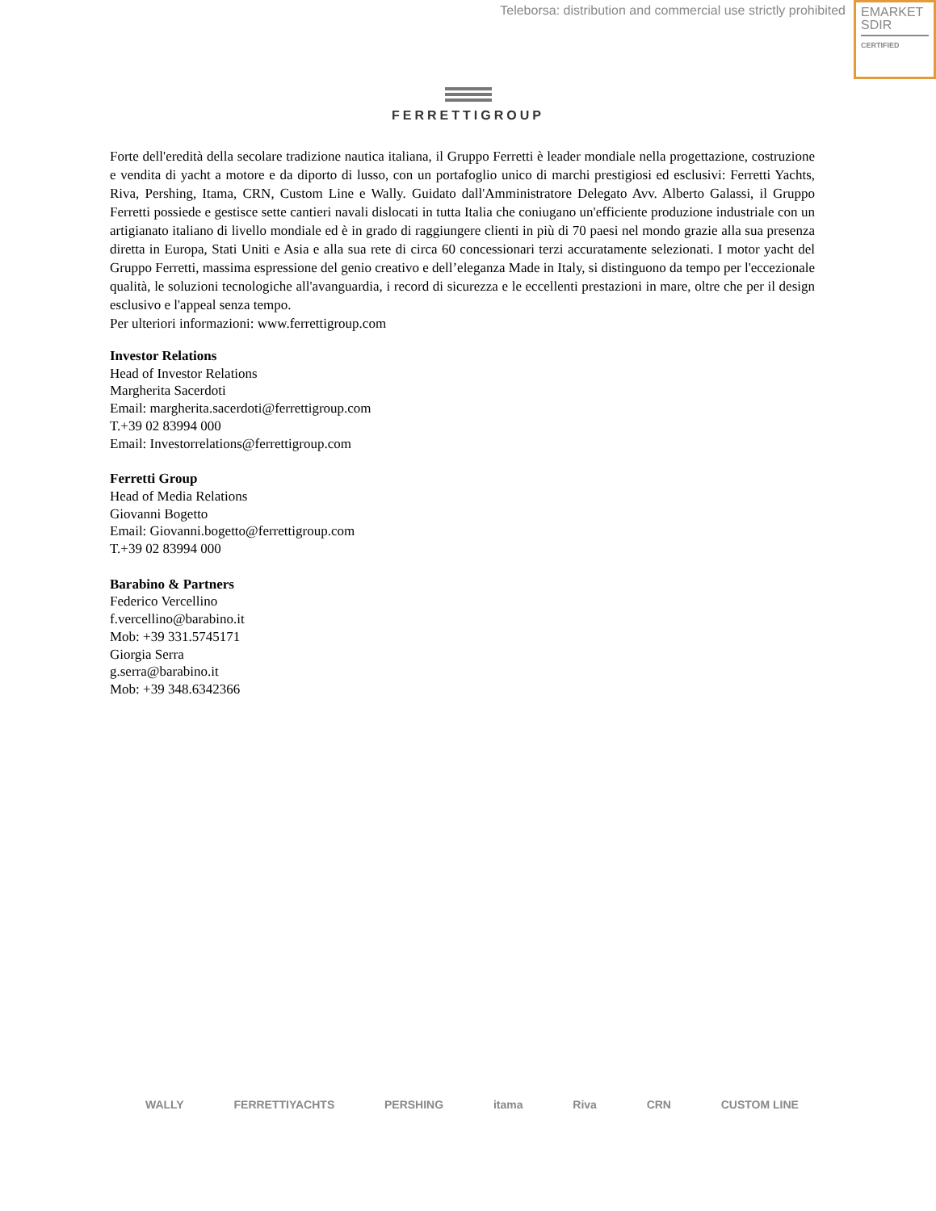Teleborsa: distribution and commercial use strictly prohibited
EMARKET
SDIR
CERTIFIED
FERRETTIGROUP
Forte dell'eredità della secolare tradizione nautica italiana, il Gruppo Ferretti è leader mondiale nella progettazione, costruzione e vendita di yacht a motore e da diporto di lusso, con un portafoglio unico di marchi prestigiosi ed esclusivi: Ferretti Yachts, Riva, Pershing, Itama, CRN, Custom Line e Wally. Guidato dall'Amministratore Delegato Avv. Alberto Galassi, il Gruppo Ferretti possiede e gestisce sette cantieri navali dislocati in tutta Italia che coniugano un'efficiente produzione industriale con un artigianato italiano di livello mondiale ed è in grado di raggiungere clienti in più di 70 paesi nel mondo grazie alla sua presenza diretta in Europa, Stati Uniti e Asia e alla sua rete di circa 60 concessionari terzi accuratamente selezionati. I motor yacht del Gruppo Ferretti, massima espressione del genio creativo e dell’eleganza Made in Italy, si distinguono da tempo per l'eccezionale qualità, le soluzioni tecnologiche all'avanguardia, i record di sicurezza e le eccellenti prestazioni in mare, oltre che per il design esclusivo e l'appeal senza tempo.
Per ulteriori informazioni: www.ferrettigroup.com
Investor Relations
Head of Investor Relations
Margherita Sacerdoti
Email: margherita.sacerdoti@ferrettigroup.com
T.+39 02 83994 000
Email: Investorrelations@ferrettigroup.com
Ferretti Group
Head of Media Relations
Giovanni Bogetto
Email: Giovanni.bogetto@ferrettigroup.com
T.+39 02 83994 000
Barabino & Partners
Federico Vercellino
f.vercellino@barabino.it
Mob: +39 331.5745171
Giorgia Serra
g.serra@barabino.it
Mob: +39 348.6342366
WALLY FERRETTIYACHTS PERSHING itama Riva CRN CUSTOM LINE